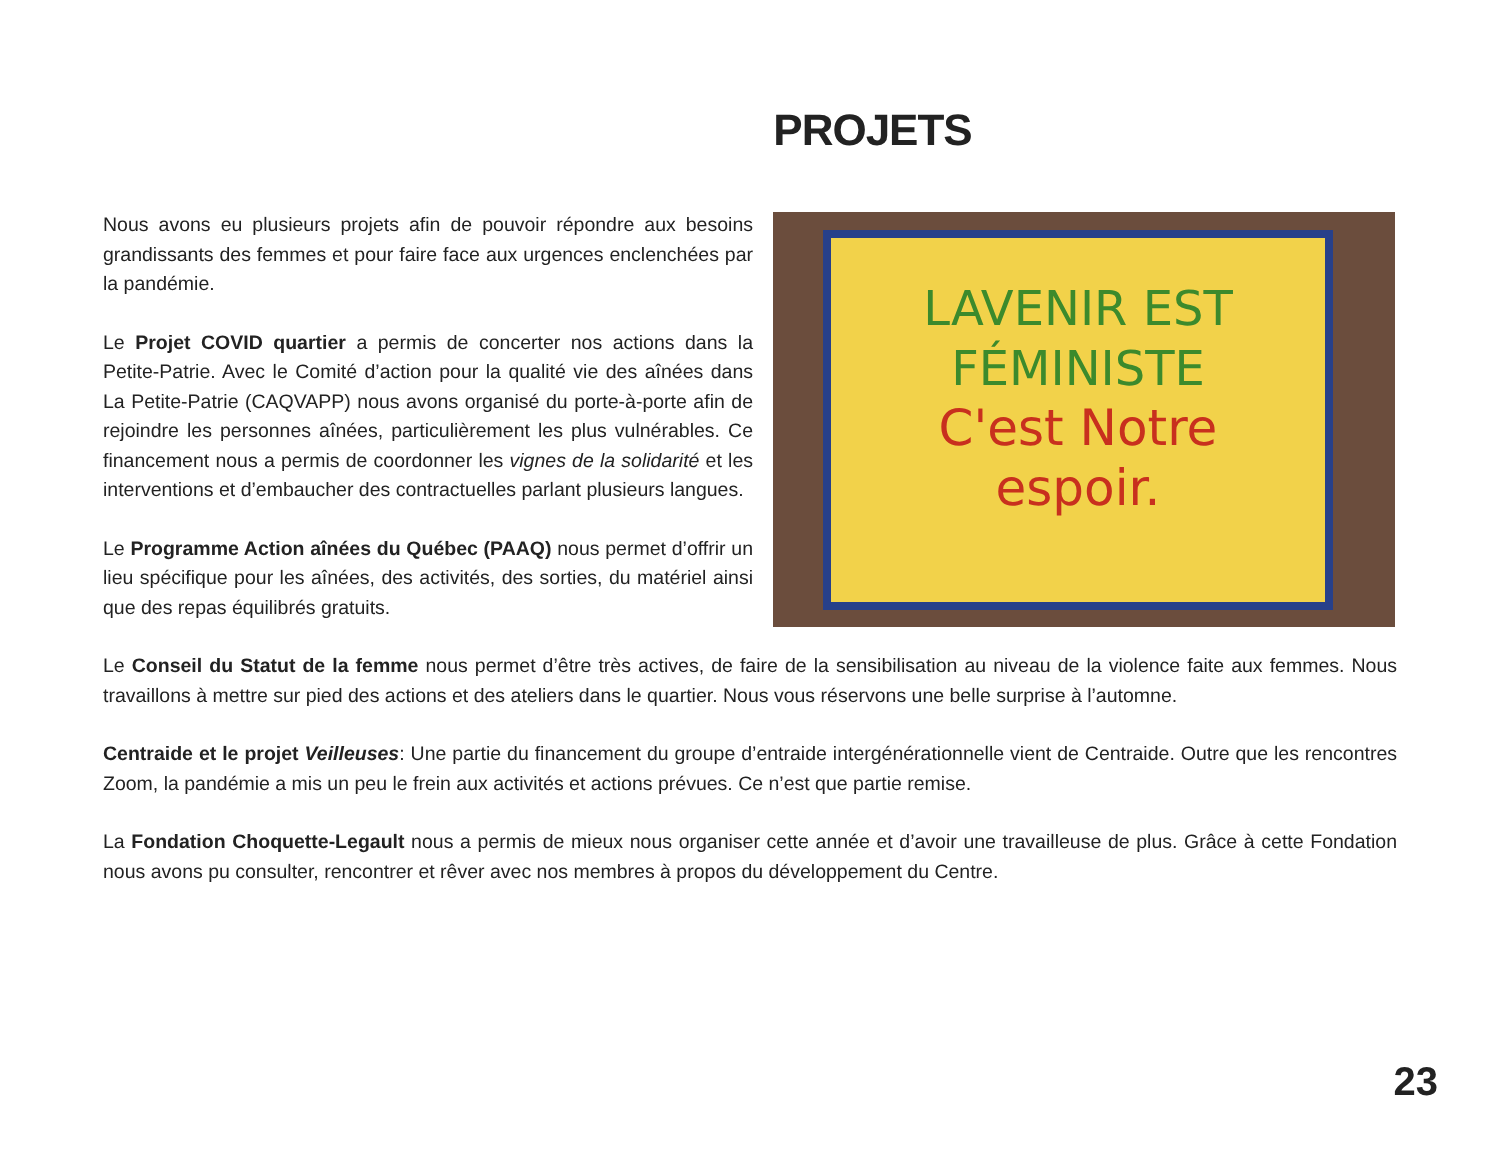PROJETS
Nous avons eu plusieurs projets afin de pouvoir répondre aux besoins grandissants des femmes et pour faire face aux urgences enclenchées par la pandémie.
Le Projet COVID quartier a permis de concerter nos actions dans la Petite-Patrie. Avec le Comité d’action pour la qualité vie des aînées dans La Petite-Patrie (CAQVAPP) nous avons organisé du porte-à-porte afin de rejoindre les personnes aînées, particulièrement les plus vulnérables. Ce financement nous a permis de coordonner les vignes de la solidarité et les interventions et d’embaucher des contractuelles parlant plusieurs langues.
Le Programme Action aînées du Québec (PAAQ) nous permet d’offrir un lieu spécifique pour les aînées, des activités, des sorties, du matériel ainsi que des repas équilibrés gratuits.
LAVENIR EST
FÉMINISTE
C'est Notre
espoir.
Le Conseil du Statut de la femme nous permet d’être très actives, de faire de la sensibilisation au niveau de la violence faite aux femmes. Nous travaillons à mettre sur pied des actions et des ateliers dans le quartier. Nous vous réservons une belle surprise à l’automne.
Centraide et le projet Veilleuses: Une partie du financement du groupe d’entraide intergénérationnelle vient de Centraide. Outre que les rencontres Zoom, la pandémie a mis un peu le frein aux activités et actions prévues. Ce n’est que partie remise.
La Fondation Choquette-Legault nous a permis de mieux nous organiser cette année et d’avoir une travailleuse de plus. Grâce à cette Fondation nous avons pu consulter, rencontrer et rêver avec nos membres à propos du développement du Centre.
23